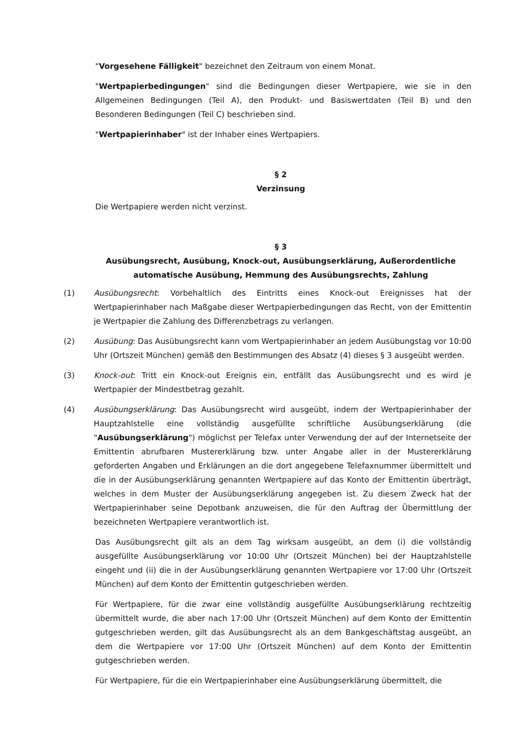"Vorgesehene Fälligkeit" bezeichnet den Zeitraum von einem Monat.
"Wertpapierbedingungen" sind die Bedingungen dieser Wertpapiere, wie sie in den Allgemeinen Bedingungen (Teil A), den Produkt- und Basiswertdaten (Teil B) und den Besonderen Bedingungen (Teil C) beschrieben sind.
"Wertpapierinhaber" ist der Inhaber eines Wertpapiers.
§ 2
Verzinsung
Die Wertpapiere werden nicht verzinst.
§ 3
Ausübungsrecht, Ausübung, Knock-out, Ausübungserklärung, Außerordentliche automatische Ausübung, Hemmung des Ausübungsrechts, Zahlung
(1) Ausübungsrecht: Vorbehaltlich des Eintritts eines Knock-out Ereignisses hat der Wertpapierinhaber nach Maßgabe dieser Wertpapierbedingungen das Recht, von der Emittentin je Wertpapier die Zahlung des Differenzbetrags zu verlangen.
(2) Ausübung: Das Ausübungsrecht kann vom Wertpapierinhaber an jedem Ausübungstag vor 10:00 Uhr (Ortszeit München) gemäß den Bestimmungen des Absatz (4) dieses § 3 ausgeübt werden.
(3) Knock-out: Tritt ein Knock-out Ereignis ein, entfällt das Ausübungsrecht und es wird je Wertpapier der Mindestbetrag gezahlt.
(4) Ausübungserklärung: Das Ausübungsrecht wird ausgeübt, indem der Wertpapierinhaber der Hauptzahlstelle eine vollständig ausgefüllte schriftliche Ausübungserklärung (die "Ausübungserklärung") möglichst per Telefax unter Verwendung der auf der Internetseite der Emittentin abrufbaren Mustererklärung bzw. unter Angabe aller in der Mustererklärung geforderten Angaben und Erklärungen an die dort angegebene Telefaxnummer übermittelt und die in der Ausübungserklärung genannten Wertpapiere auf das Konto der Emittentin überträgt, welches in dem Muster der Ausübungserklärung angegeben ist. Zu diesem Zweck hat der Wertpapierinhaber seine Depotbank anzuweisen, die für den Auftrag der Übermittlung der bezeichneten Wertpapiere verantwortlich ist.
Das Ausübungsrecht gilt als an dem Tag wirksam ausgeübt, an dem (i) die vollständig ausgefüllte Ausübungserklärung vor 10:00 Uhr (Ortszeit München) bei der Hauptzahlstelle eingeht und (ii) die in der Ausübungserklärung genannten Wertpapiere vor 17:00 Uhr (Ortszeit München) auf dem Konto der Emittentin gutgeschrieben werden.
Für Wertpapiere, für die zwar eine vollständig ausgefüllte Ausübungserklärung rechtzeitig übermittelt wurde, die aber nach 17:00 Uhr (Ortszeit München) auf dem Konto der Emittentin gutgeschrieben werden, gilt das Ausübungsrecht als an dem Bankgeschäftstag ausgeübt, an dem die Wertpapiere vor 17:00 Uhr (Ortszeit München) auf dem Konto der Emittentin gutgeschrieben werden.
Für Wertpapiere, für die ein Wertpapierinhaber eine Ausübungserklärung übermittelt, die